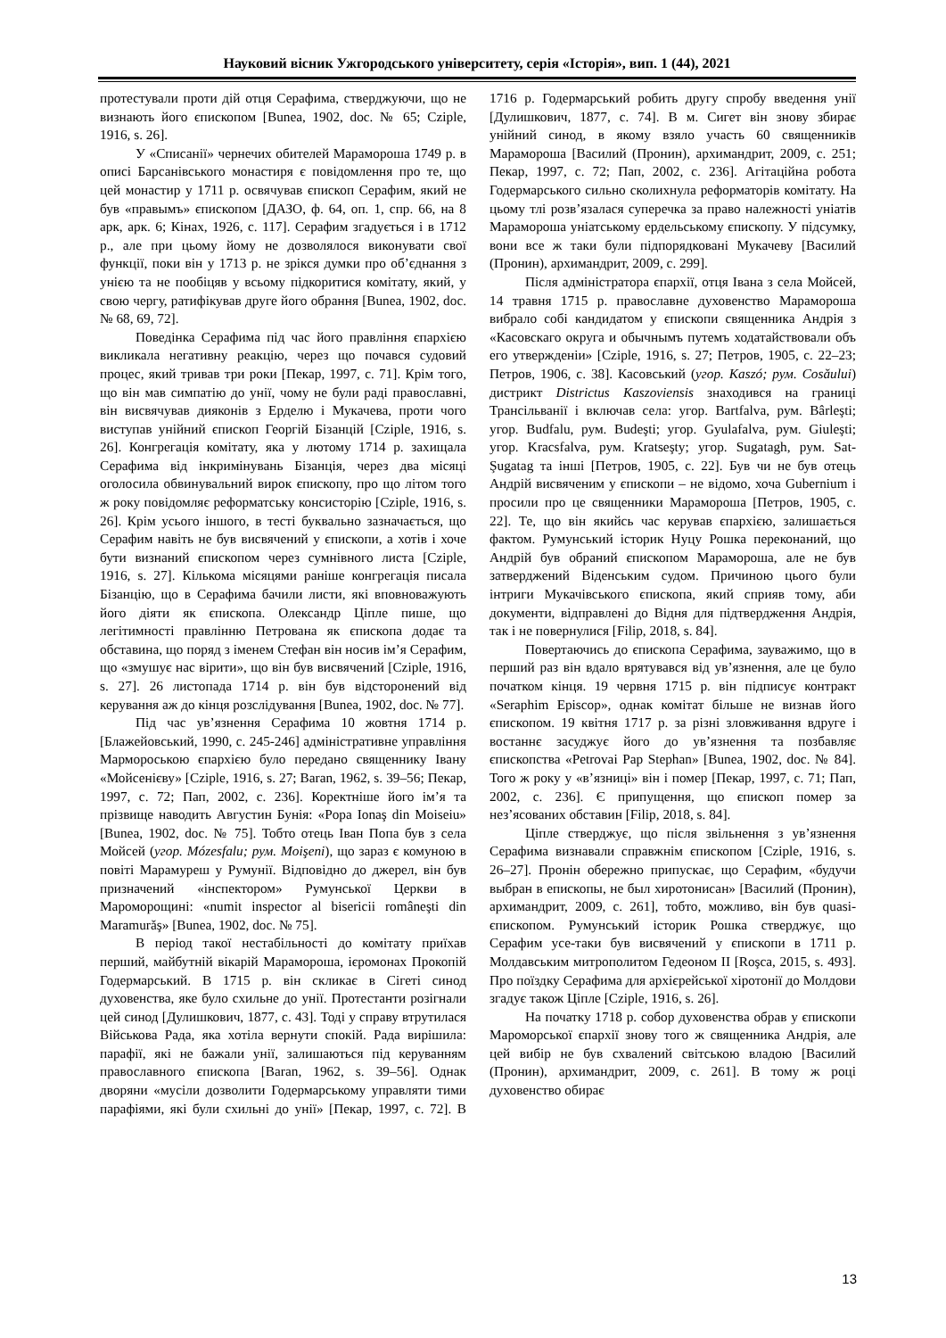Науковий вісник Ужгородського університету, серія «Історія», вип. 1 (44), 2021
протестували проти дій отця Серафима, стверджуючи, що не визнають його єпископом [Bunea, 1902, doc. № 65; Cziple, 1916, s. 26].
У «Списанії» чернечих обителей Марамороша 1749 р. в описі Барсанівського монастиря є повідомлення про те, що цей монастир у 1711 р. освячував єпископ Серафим, який не був «правымъ» єпископом [ДАЗО, ф. 64, оп. 1, спр. 66, на 8 арк, арк. 6; Кінах, 1926, с. 117]. Серафим згадується і в 1712 р., але при цьому йому не дозволялося виконувати свої функції, поки він у 1713 р. не зрікся думки про об’єднання з унією та не пообіцяв у всьому підкоритися комітату, який, у свою чергу, ратифікував друге його обрання [Bunea, 1902, doc. № 68, 69, 72].
Поведінка Серафима під час його правління єпархією викликала негативну реакцію, через що почався судовий процес, який тривав три роки [Пекар, 1997, с. 71]. Крім того, що він мав симпатію до унії, чому не були раді православні, він висвячував дияконів з Ерделю і Мукачева, проти чого виступав унійний єпископ Георгій Бізанцій [Cziple, 1916, s. 26]. Конгрегація комітату, яка у лютому 1714 р. захищала Серафима від інкримінувань Бізанція, через два місяці оголосила обвинувальний вирок єпископу, про що літом того ж року повідомляє реформатську консисторію [Cziple, 1916, s. 26]. Крім усього іншого, в тесті буквально зазначається, що Серафим навіть не був висвячений у єпископи, а хотів і хоче бути визнаний єпископом через сумнівного листа [Cziple, 1916, s. 27]. Кількома місяцями раніше конгрегація писала Бізанцію, що в Серафима бачили листи, які вповноважують його діяти як єпископа. Олександр Ціпле пише, що легітимності правлінню Петрована як єпископа додає та обставина, що поряд з іменем Стефан він носив ім’я Серафим, що «змушує нас вірити», що він був висвячений [Cziple, 1916, s. 27]. 26 листопада 1714 р. він був відсторонений від керування аж до кінця розслідування [Bunea, 1902, doc. № 77].
Під час ув’язнення Серафима 10 жовтня 1714 р. [Блажейовський, 1990, с. 245-246] адміністративне управління Мармороською єпархією було передано священнику Івану «Мойсенієву» [Cziple, 1916, s. 27; Baran, 1962, s. 39–56; Пекар, 1997, с. 72; Пап, 2002, с. 236]. Коректніше його ім’я та прізвище наводить Августин Бунія: «Popa Ionaş din Moiseiu» [Bunea, 1902, doc. № 75]. Тобто отець Іван Попа був з села Мойсей (угор. Mózesfalu; рум. Moişeni), що зараз є комуною в повіті Марамуреш у Румунії. Відповідно до джерел, він був призначений «інспектором» Румунської Церкви в Мароморощині: «numit inspector al bisericii româneşti din Maramurăş» [Bunea, 1902, doc. № 75].
В період такої нестабільності до комітату приїхав перший, майбутній вікарій Марамороша, ієромонах Прокопій Годермарський. В 1715 р. він скликає в Сігеті синод духовенства, яке було схильне до унії. Протестанти розігнали цей синод [Дулишкович, 1877, с. 43]. Тоді у справу втрутилася Військова Рада, яка хотіла вернути спокій. Рада вирішила: парафії, які не бажали унії, залишаються під керуванням православного єпископа [Baran, 1962, s. 39–56]. Однак дворяни «мусіли дозволити Годермарському управляти тими парафіями, які були схильні до унії» [Пекар, 1997, с. 72]. В 1716 р. Годермарський робить другу спробу введення унії [Дулишкович, 1877, с. 74]. В м. Сигет він знову збирає унійний синод, в якому взяло участь 60 священників Мараморошa [Василий (Пронин), архимандрит, 2009, с. 251; Пекар, 1997, с. 72; Пап, 2002, с. 236]. Агітаційна робота Годермарського сильно сколихнула реформаторів комітату. На цьому тлі розв’язалася суперечка за право належності уніатів Мараморошa уніатському ердельському єпископу. У підсумку, вони все ж таки були підпорядковані Мукачеву [Василий (Пронин), архимандрит, 2009, с. 299].
Після адміністратора єпархії, отця Івана з села Мойсей, 14 травня 1715 р. православне духовенство Мараморошa вибрало собі кандидатом у єпископи священника Андрія з «Касовскаго округа и обычнымъ путемъ ходатайствовали объ его утвержденіи» [Cziple, 1916, s. 27; Петров, 1905, с. 22–23; Петров, 1906, с. 38]. Касовський (угор. Kaszó; рум. Cosăului) дистрикт Districtus Kaszoviensis знаходився на границі Трансільванії і включав села: угор. Bartfalva, рум. Bârleşti; угор. Budfalu, рум. Budeşti; угор. Gyulafalva, рум. Giuleşti; угор. Kracsfalva, рум. Kratseşty; угор. Sugatagh, рум. Sat-Şugatag та інші [Петров, 1905, с. 22]. Був чи не був отець Андрій висвяченим у єпископи – не відомо, хоча Gubernium і просили про це священники Мараморошa [Петров, 1905, с. 22]. Те, що він якийсь час керував єпархією, залишається фактом. Румунський історик Нуцу Рошка переконаний, що Андрій був обраний єпископом Мараморошa, але не був затверджений Віденським судом. Причиною цього були інтриги Мукачівського єпископа, який сприяв тому, аби документи, відправлені до Відня для підтвердження Андрія, так і не повернулися [Filip, 2018, s. 84].
Повертаючись до єпископа Серафима, зауважимо, що в перший раз він вдало врятувався від ув’язнення, але це було початком кінця. 19 червня 1715 р. він підписує контракт «Seraphim Episcop», однак комітат більше не визнав його єпископом. 19 квітня 1717 р. за різні зловживання вдруге і востаннє засуджує його до ув’язнення та позбавляє єпископства «Petrovai Pap Stephan» [Bunea, 1902, doc. № 84]. Того ж року у «в’язниці» він і помер [Пекар, 1997, с. 71; Пап, 2002, с. 236]. Є припущення, що єпископ помер за нез’ясованих обставин [Filip, 2018, s. 84].
Ціпле стверджує, що після звільнення з ув’язнення Серафима визнавали справжнім єпископом [Cziple, 1916, s. 26–27]. Пронін обережно припускає, що Серафим, «будучи выбран в епископы, не был хиротонисан» [Василий (Пронин), архимандрит, 2009, с. 261], тобто, можливо, він був quasi-єпископом. Румунський історик Рошка стверджує, що Серафим усе-таки був висвячений у єпископи в 1711 р. Молдавським митрополитом Гедеоном II [Roşca, 2015, s. 493]. Про поїздку Серафима для архієрейської хіротонії до Молдови згадує також Ціпле [Cziple, 1916, s. 26].
На початку 1718 р. собор духовенства обрав у єпископи Мароморської єпархії знову того ж священника Андрія, але цей вибір не був схвалений світською владою [Василий (Пронин), архимандрит, 2009, с. 261]. В тому ж році духовенство обирає
13